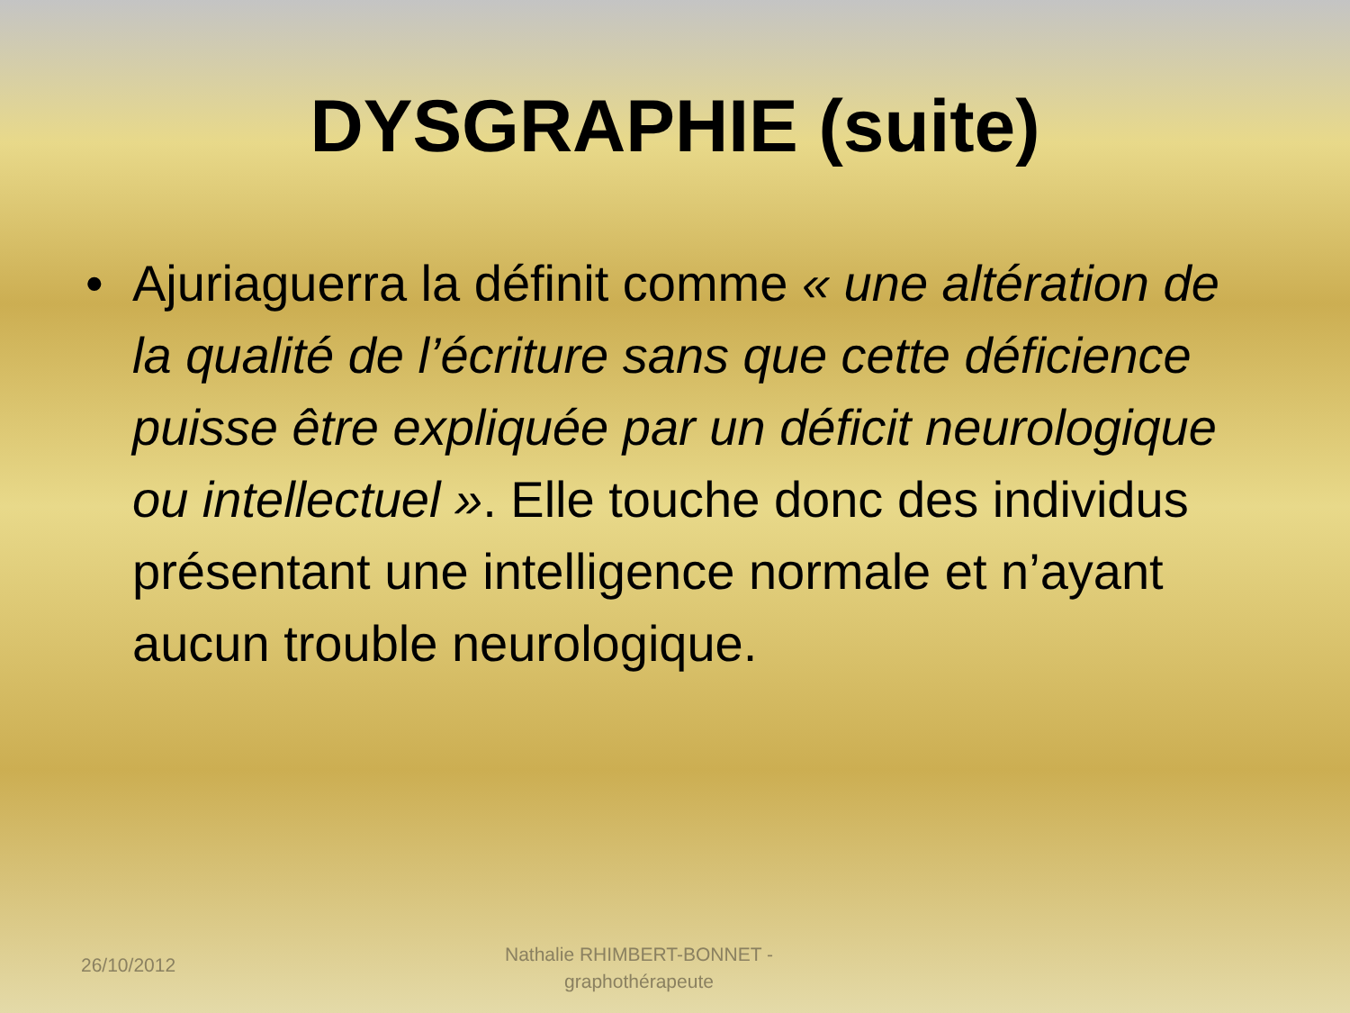DYSGRAPHIE (suite)
• Ajuriaguerra la définit comme « une altération de la qualité de l’écriture sans que cette déficience puisse être expliquée par un déficit neurologique ou intellectuel ». Elle touche donc des individus présentant une intelligence normale et n’ayant aucun trouble neurologique.
26/10/2012
Nathalie RHIMBERT-BONNET - graphothérapeute